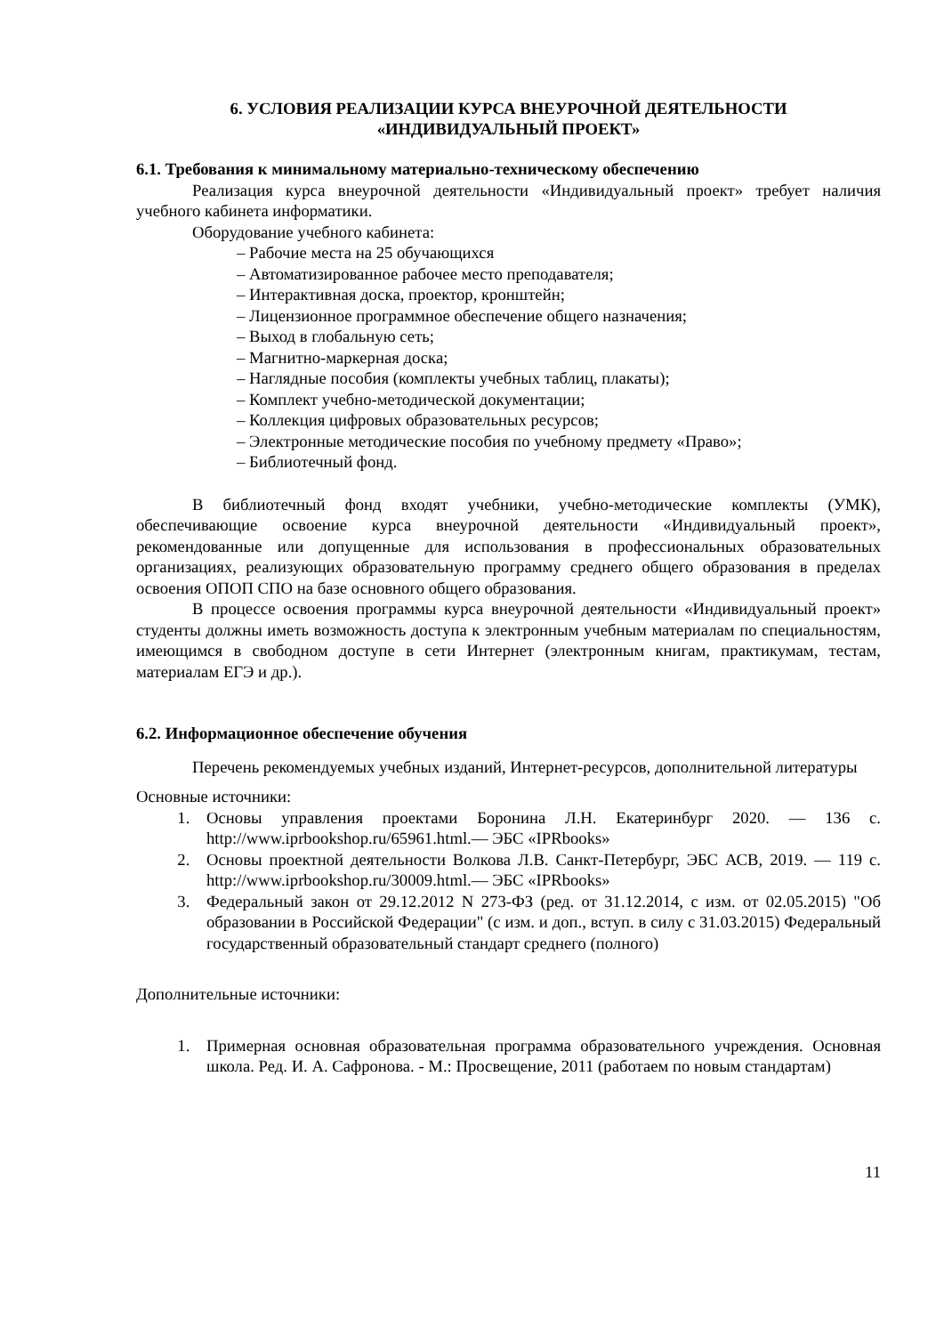6. УСЛОВИЯ РЕАЛИЗАЦИИ КУРСА ВНЕУРОЧНОЙ ДЕЯТЕЛЬНОСТИ
«ИНДИВИДУАЛЬНЫЙ ПРОЕКТ»
6.1. Требования к минимальному материально-техническому обеспечению
Реализация курса внеурочной деятельности «Индивидуальный проект» требует наличия учебного кабинета информатики.
Оборудование учебного кабинета:
– Рабочие места на 25 обучающихся
– Автоматизированное рабочее место преподавателя;
– Интерактивная доска, проектор, кронштейн;
– Лицензионное программное обеспечение общего назначения;
– Выход в глобальную сеть;
– Магнитно-маркерная доска;
– Наглядные пособия (комплекты учебных таблиц, плакаты);
– Комплект учебно-методической документации;
– Коллекция цифровых образовательных ресурсов;
– Электронные методические пособия по учебному предмету «Право»;
– Библиотечный фонд.
В библиотечный фонд входят учебники, учебно-методические комплекты (УМК), обеспечивающие освоение курса внеурочной деятельности «Индивидуальный проект», рекомендованные или допущенные для использования в профессиональных образовательных организациях, реализующих образовательную программу среднего общего образования в пределах освоения ОПОП СПО на базе основного общего образования.
В процессе освоения программы курса внеурочной деятельности «Индивидуальный проект» студенты должны иметь возможность доступа к электронным учебным материалам по специальностям, имеющимся в свободном доступе в сети Интернет (электронным книгам, практикумам, тестам, материалам ЕГЭ и др.).
6.2. Информационное обеспечение обучения
Перечень рекомендуемых учебных изданий, Интернет-ресурсов, дополнительной литературы
Основные источники:
1. Основы управления проектами Боронина Л.Н. Екатеринбург 2020. — 136 с. http://www.iprbookshop.ru/65961.html.— ЭБС «IPRbooks»
2. Основы проектной деятельности Волкова Л.В. Санкт-Петербург, ЭБС АСВ, 2019. — 119 с. http://www.iprbookshop.ru/30009.html.— ЭБС «IPRbooks»
3. Федеральный закон от 29.12.2012 N 273-ФЗ (ред. от 31.12.2014, с изм. от 02.05.2015) "Об образовании в Российской Федерации" (с изм. и доп., вступ. в силу с 31.03.2015) Федеральный государственный образовательный стандарт среднего (полного)
Дополнительные источники:
1. Примерная основная образовательная программа образовательного учреждения. Основная школа. Ред. И. А. Сафронова. - М.: Просвещение, 2011 (работаем по новым стандартам)
11